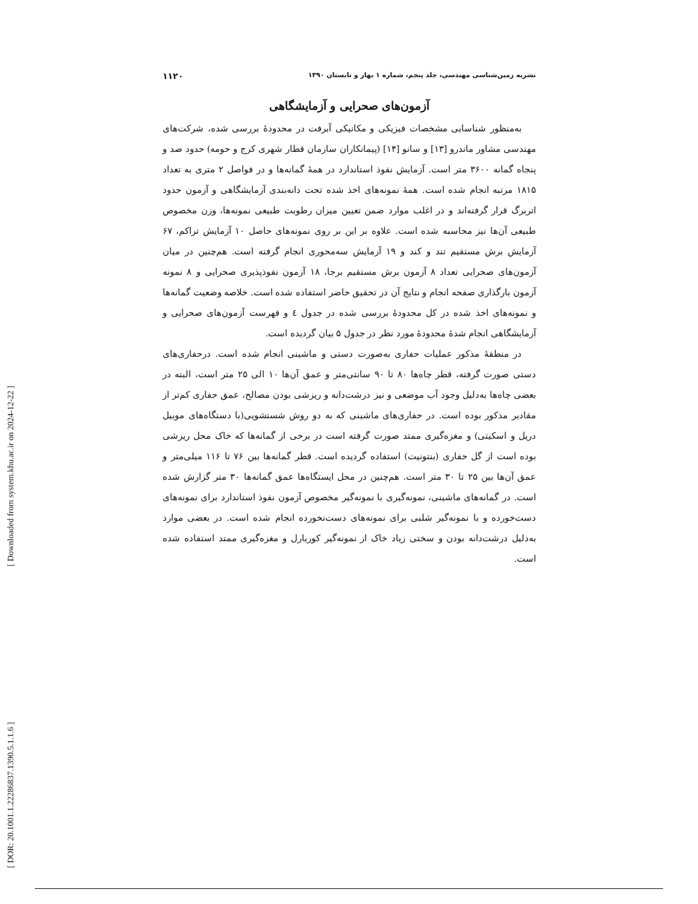[ Downloaded from system.khu.ac.ir on 2024-12-22 ]
[ DOR: 20.1001.1.22286837.1390.5.1.1.6 ]
نشریه زمین‌شناسی مهندسی، جلد پنجم، شماره ۱ بهار و تابستان ۱۳۹۰ ۱۱۲۰
آزمون‌های صحرایی و آزمایشگاهی
به‌منظور شناسایی مشخصات فیزیکی و مکانیکی آبرفت در محدودهٔ بررسی شده، شرکت‌های مهندسی مشاور ماندرو [۱۳] و سانو [۱۴] (پیمانکاران سازمان قطار شهری کرج و حومه) حدود صد و پنجاه گمانه ۳۶۰۰ متر است. آزمایش نفوذ استاندارد در همهٔ گمانه‌ها و در فواصل ۲ متری به تعداد ۱۸۱۵ مرتبه انجام شده است. همهٔ نمونه‌های اخذ شده تحت دانه‌بندی آزمایشگاهی و آزمون حدود اتربرگ قرار گرفته‌اند و در اغلب موارد ضمن تعیین میزان رطوبت طبیعی نمونه‌ها، وزن مخصوص طبیعی آن‌ها نیز محاسبه شده است. علاوه بر این بر روی نمونه‌های حاصل ۱۰ آزمایش تراکم، ۶۷ آزمایش برش مستقیم تند و کند و ۱۹ آزمایش سه‌محوری انجام گرفته است. هم‌چنین در میان آزمون‌های صحرایی تعداد ۸ آزمون برش مستقیم برجا، ۱۸ آزمون نفوذپذیری صحرایی و ۸ نمونه آزمون بارگذاری صفحه انجام و نتایج آن در تحقیق حاضر استفاده شده است. خلاصه وضعیت گمانه‌ها و نمونه‌های اخذ شده در کل محدودهٔ بررسی شده در جدول ٤ و فهرست آزمون‌های صحرایی و آزمایشگاهی انجام شدهٔ محدودهٔ مورد نظر در جدول ۵ بیان گردیده است.
در منطقهٔ مذکور عملیات حفاری به‌صورت دستی و ماشینی انجام شده است. درحفاری‌های دستی صورت گرفته، قطر چاه‌ها ۸۰ تا ۹۰ سانتی‌متر و عمق آن‌ها ۱۰ الی ۲۵ متر است، البته در بعضی چاه‌ها به‌دلیل وجود آب موضعی و نیز درشت‌دانه و ریزشی بودن مصالح، عمق حفاری کم‌تر از مقادیر مذکور بوده است. در حفاری‌های ماشینی که به دو روش شستشویی(با دستگاه‌های موبیل دریل و اسکیتی) و مغزه‌گیری ممتد صورت گرفته است در برخی از گمانه‌ها که خاک محل ریزشی بوده است از گل حفاری (بنتونیت) استفاده گردیده است. قطر گمانه‌ها بین ۷۶ تا ۱۱۶ میلی‌متر و عمق آن‌ها بین ۲۵ تا ۳۰ متر است. هم‌چنین در محل ایستگاه‌ها عمق گمانه‌ها ۳۰ متر گزارش شده است. در گمانه‌های ماشینی، نمونه‌گیری با نمونه‌گیر مخصوص آزمون نفوذ استاندارد برای نمونه‌های دست‌خورده و با نمونه‌گیر شلبی برای نمونه‌های دست‌نخورده انجام شده است. در بعضی موارد به‌دلیل درشت‌دانه بودن و سختی زیاد خاک از نمونه‌گیر کوربارل و مغزه‌گیری ممتد استفاده شده است.